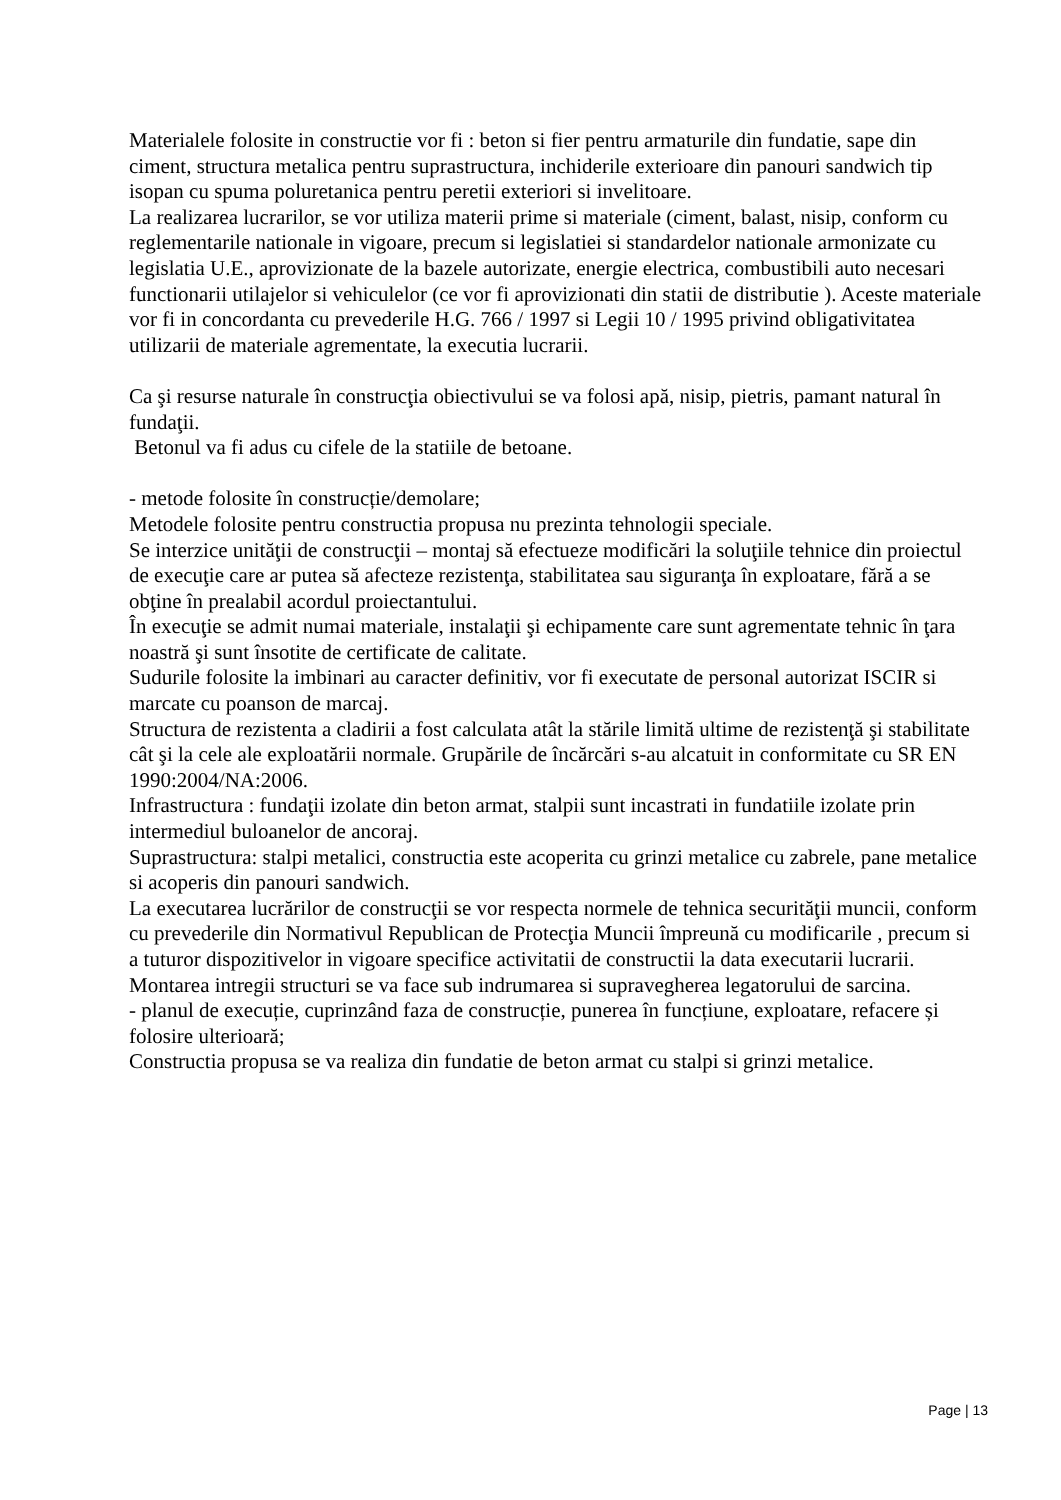Materialele folosite in constructie vor fi : beton si fier pentru armaturile din fundatie, sape din ciment, structura metalica pentru suprastructura, inchiderile exterioare din panouri sandwich tip isopan cu spuma poluretanica pentru peretii exteriori si invelitoare.
La realizarea lucrarilor, se vor utiliza materii prime si materiale (ciment, balast, nisip, conform cu reglementarile nationale in vigoare, precum si legislatiei si standardelor nationale armonizate cu legislatia U.E., aprovizionate de la bazele autorizate, energie electrica, combustibili auto necesari functionarii utilajelor si vehiculelor (ce vor fi aprovizionati din statii de distributie ). Aceste materiale vor fi in concordanta cu prevederile H.G. 766 / 1997 si Legii 10 / 1995 privind obligativitatea utilizarii de materiale agrementate, la executia lucrarii.
Ca şi resurse naturale în construcţia obiectivului se va folosi apă, nisip, pietris, pamant natural în fundaţii.
Betonul va fi adus cu cifele de la statiile de betoane.
- metode folosite în construcție/demolare;
Metodele folosite pentru constructia propusa nu prezinta tehnologii speciale.
Se interzice unităţii de construcţii – montaj să efectueze modificări la soluţiile tehnice din proiectul de execuţie care ar putea să afecteze rezistenţa, stabilitatea sau siguranţa în exploatare, fără a se obţine în prealabil acordul proiectantului.
În execuţie se admit numai materiale, instalaţii şi echipamente care sunt agrementate tehnic în ţara noastră şi sunt însotite de certificate de calitate.
Sudurile folosite la imbinari au caracter definitiv, vor fi executate de personal autorizat ISCIR si marcate cu poanson de marcaj.
Structura de rezistenta a cladirii a fost calculata atât la stările limită ultime de rezistenţă şi stabilitate cât şi la cele ale exploatării normale. Grupările de încărcări s-au alcatuit in conformitate cu SR EN 1990:2004/NA:2006.
Infrastructura : fundaţii izolate din beton armat, stalpii sunt incastrati in fundatiile izolate prin intermediul buloanelor de ancoraj.
Suprastructura: stalpi metalici, constructia este acoperita cu grinzi metalice cu zabrele, pane metalice si acoperis din panouri sandwich.
La executarea lucrărilor de construcţii se vor respecta normele de tehnica securităţii muncii, conform cu prevederile din Normativul Republican de Protecţia Muncii împreună cu modificarile , precum si a tuturor dispozitivelor in vigoare specifice activitatii de constructii la data executarii lucrarii.
Montarea intregii structuri se va face sub indrumarea si supravegherea legatorului de sarcina.
- planul de execuție, cuprinzând faza de construcție, punerea în funcțiune, exploatare, refacere și folosire ulterioară;
Constructia propusa se va realiza din fundatie de beton armat cu stalpi si grinzi metalice.
Page | 13